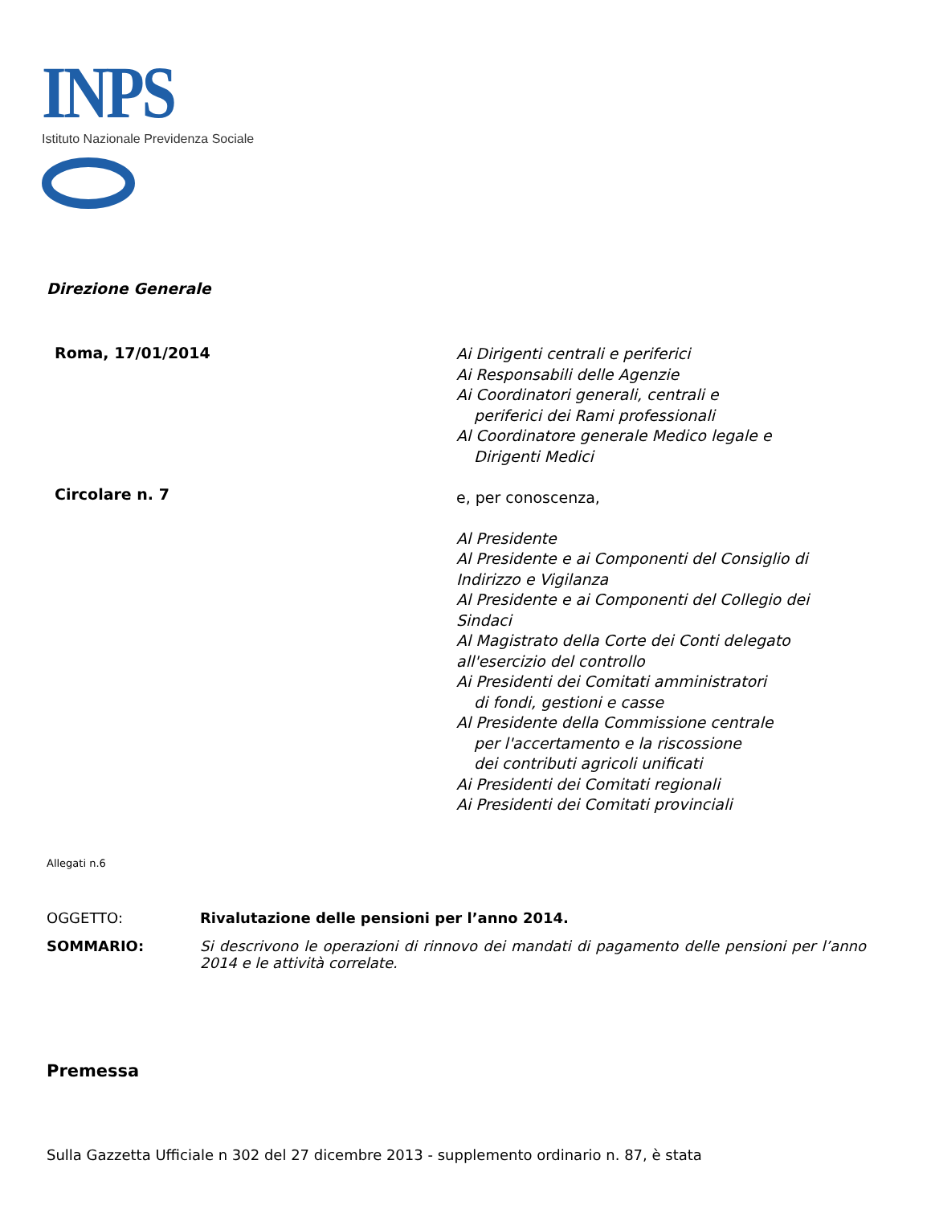INPS
Istituto Nazionale Previdenza Sociale
Direzione Generale
Roma, 17/01/2014
Circolare n. 7
Ai Dirigenti centrali e periferici
Ai Responsabili delle Agenzie
Ai Coordinatori generali, centrali e
periferici dei Rami professionali
Al Coordinatore generale Medico legale e
Dirigenti Medici
e, per conoscenza,
Al Presidente
Al Presidente e ai Componenti del Consiglio di
Indirizzo e Vigilanza
Al Presidente e ai Componenti del Collegio dei
Sindaci
Al Magistrato della Corte dei Conti delegato
all'esercizio del controllo
Ai Presidenti dei Comitati amministratori
di fondi, gestioni e casse
Al Presidente della Commissione centrale
per l'accertamento e la riscossione
dei contributi agricoli unificati
Ai Presidenti dei Comitati regionali
Ai Presidenti dei Comitati provinciali
Allegati n.6
OGGETTO: Rivalutazione delle pensioni per l’anno 2014.
SOMMARIO: Si descrivono le operazioni di rinnovo dei mandati di pagamento delle pensioni per l’anno 2014 e le attività correlate.
Premessa
Sulla Gazzetta Ufficiale n 302 del 27 dicembre 2013 - supplemento ordinario n. 87, è stata